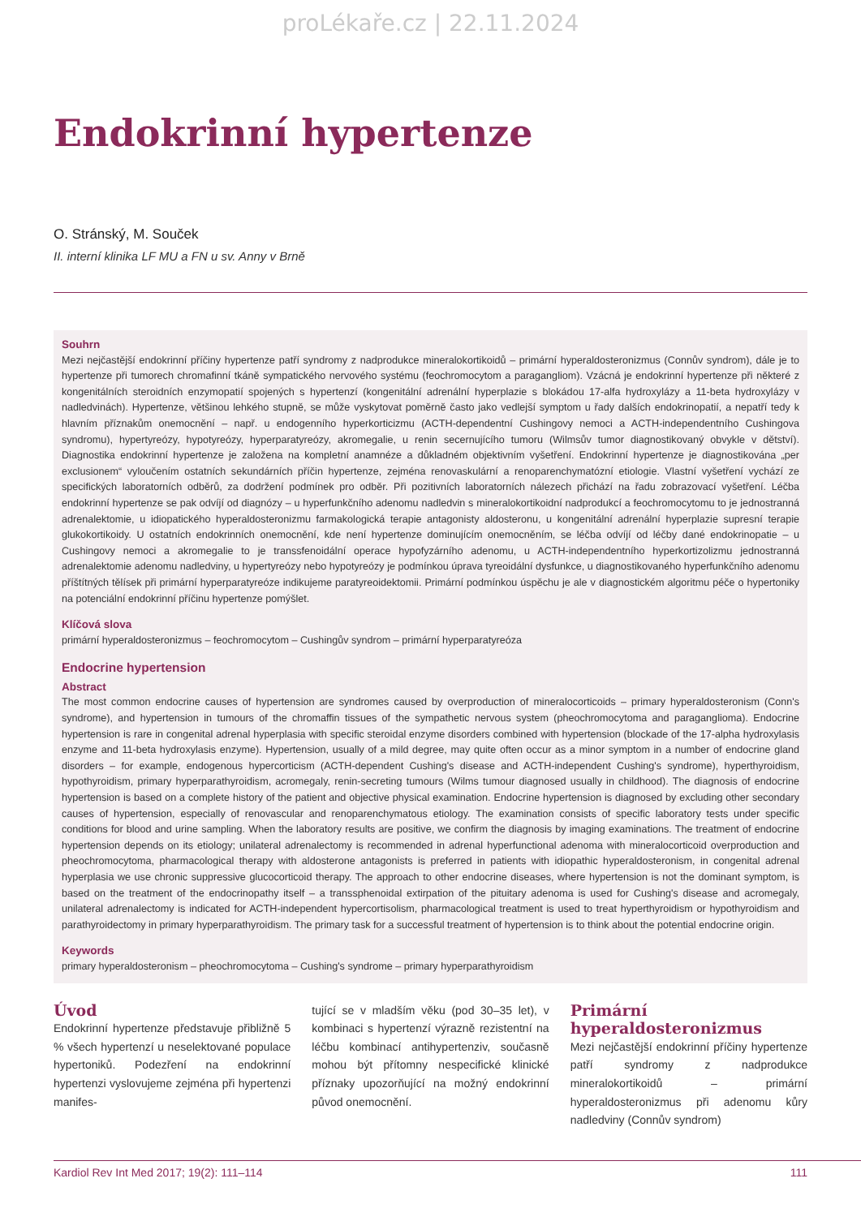proLékaře.cz | 22.11.2024
Endokrinní hypertenze
O. Stránský, M. Souček
II. interní klinika LF MU a FN u sv. Anny v Brně
Souhrn
Mezi nejčastější endokrinní příčiny hypertenze patří syndromy z nadprodukce mineralokortikoidů – primární hyperaldosteronizmus (Connův syndrom), dále je to hypertenze při tumorech chromafinní tkáně sympatického nervového systému (feochromocytom a paragangliom). Vzácná je endokrinní hypertenze při některé z kongenitálních steroidních enzymopatií spojených s hypertenzí (kongenitální adrenální hyperplazie s blokádou 17-alfa hydroxylázy a 11-beta hydroxylázy v nadledvinách). Hypertenze, většinou lehkého stupně, se může vyskytovat poměrně často jako vedlejší symptom u řady dalších endokrinopatií, a nepatří tedy k hlavním příznakům onemocnění – např. u endogenního hyperkorticizmu (ACTH-dependentní Cushingovy nemoci a ACTH-independentního Cushingova syndromu), hypertyreózy, hypotyreózy, hyperparatyreózy, akromegalie, u renin secernujícího tumoru (Wilmsův tumor diagnostikovaný obvykle v dětství). Diagnostika endokrinní hypertenze je založena na kompletní anamnéze a důkladném objektivním vyšetření. Endokrinní hypertenze je diagnostikována „per exclusionem“ vyloučením ostatních sekundárních příčin hypertenze, zejména renovaskulární a renoparenchymatózní etiologie. Vlastní vyšetření vychází ze specifických laboratorních odběrů, za dodržení podmínek pro odběr. Při pozitivních laboratorních nálezech přichází na řadu zobrazovací vyšetření. Léčba endokrinní hypertenze se pak odvíjí od diagnózy – u hyperfunkčního adenomu nadledvin s mineralokortikoidní nadprodukcí a feochromocytomu to je jednostranná adrenalektomie, u idiopatického hyperaldosteronizmu farmakologická terapie antagonisty aldosteronu, u kongenitální adrenální hyperplazie supresní terapie glukokortikoidy. U ostatních endokrinních onemocnění, kde není hypertenze dominujícím onemocněním, se léčba odvíjí od léčby dané endokrinopatie – u Cushingovy nemoci a akromegalie to je transsfenoidální operace hypofyzárního adenomu, u ACTH-independentního hyperkortizolizmu jednostranná adrenalektomie adenomu nadledviny, u hypertyreózy nebo hypotyreózy je podmínkou úprava tyreoidální dysfunkce, u diagnostikovaného hyperfunkčního adenomu příštítných tělísek při primární hyperparatyreóze indikujeme paratyreoidektomii. Primární podmínkou úspěchu je ale v diagnostickém algoritmu péče o hypertoniky na potenciální endokrinní příčinu hypertenze pomýšlet.
Klíčová slova
primární hyperaldosteronizmus – feochromocytom – Cushingův syndrom – primární hyperparatyreóza
Endocrine hypertension
Abstract
The most common endocrine causes of hypertension are syndromes caused by overproduction of mineralocorticoids – primary hyperaldosteronism (Conn's syndrome), and hypertension in tumours of the chromaffin tissues of the sympathetic nervous system (pheochromocytoma and paraganglioma). Endocrine hypertension is rare in congenital adrenal hyperplasia with specific steroidal enzyme disorders combined with hypertension (blockade of the 17-alpha hydroxylasis enzyme and 11-beta hydroxylasis enzyme). Hypertension, usually of a mild degree, may quite often occur as a minor symptom in a number of endocrine gland disorders – for example, endogenous hypercorticism (ACTH-dependent Cushing's disease and ACTH-independent Cushing's syndrome), hyperthyroidism, hypothyroidism, primary hyperparathyroidism, acromegaly, renin-secreting tumours (Wilms tumour diagnosed usually in childhood). The diagnosis of endocrine hypertension is based on a complete history of the patient and objective physical examination. Endocrine hypertension is diagnosed by excluding other secondary causes of hypertension, especially of renovascular and renoparenchymatous etiology. The examination consists of specific laboratory tests under specific conditions for blood and urine sampling. When the laboratory results are positive, we confirm the diagnosis by imaging examinations. The treatment of endocrine hypertension depends on its etiology; unilateral adrenalectomy is recommended in adrenal hyperfunctional adenoma with mineralocorticoid overproduction and pheochromocytoma, pharmacological therapy with aldosterone antagonists is preferred in patients with idiopathic hyperaldosteronism, in congenital adrenal hyperplasia we use chronic suppressive glucocorticoid therapy. The approach to other endocrine diseases, where hypertension is not the dominant symptom, is based on the treatment of the endocrinopathy itself – a transsphenoidal extirpation of the pituitary adenoma is used for Cushing's disease and acromegaly, unilateral adrenalectomy is indicated for ACTH-independent hypercortisolism, pharmacological treatment is used to treat hyperthyroidism or hypothyroidism and parathyroidectomy in primary hyperparathyroidism. The primary task for a successful treatment of hypertension is to think about the potential endocrine origin.
Keywords
primary hyperaldosteronism – pheochromocytoma – Cushing's syndrome – primary hyperparathyroidism
Úvod
Endokrinní hypertenze představuje přibližně 5 % všech hypertenzí u neselektované populace hypertoniků. Podezření na endokrinní hypertenzi vyslovujeme zejména při hypertenzi manifes-
tující se v mladším věku (pod 30–35 let), v kombinaci s hypertenzí výrazně rezistentní na léčbu kombinací antihypertenziv, současně mohou být přítomny nespecifické klinické příznaky upozorňující na možný endokrinní původ onemocnění.
Primární hyperaldosteronizmus
Mezi nejčastější endokrinní příčiny hypertenze patří syndromy z nadprodukce mineralokortikoidů – primární hyperaldosteronizmus při adenomu kůry nadledviny (Connův syndrom)
Kardiol Rev Int Med 2017; 19(2): 111–114 111